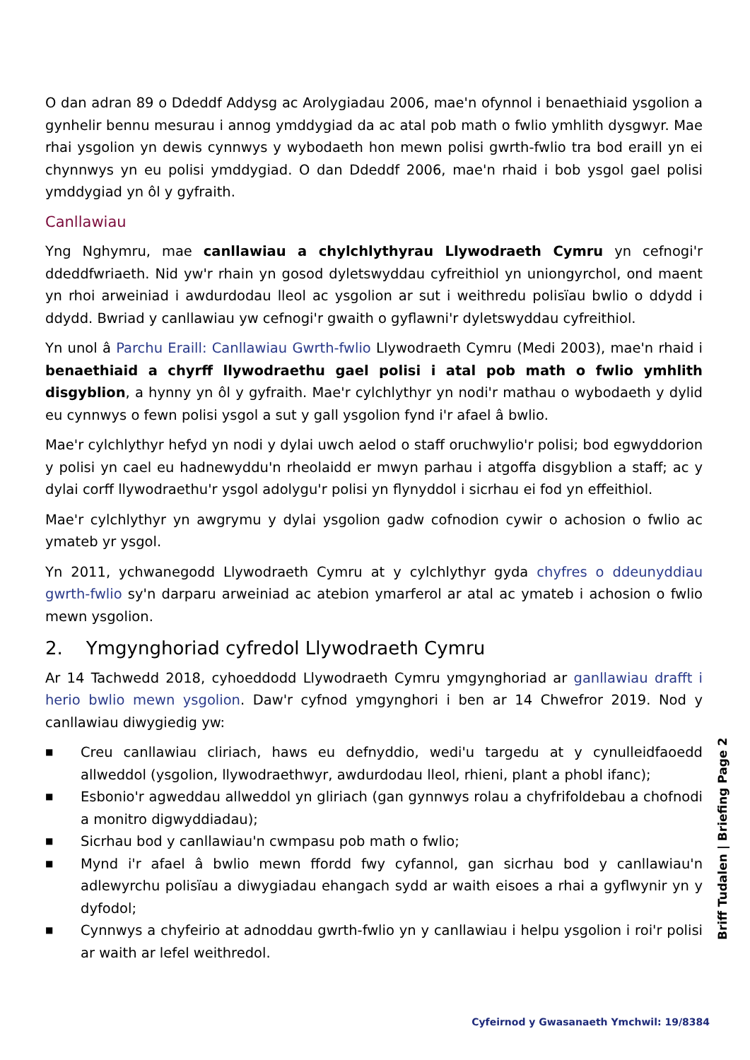O dan adran 89 o Ddeddf Addysg ac Arolygiadau 2006, mae'n ofynnol i benaethiaid ysgolion a gynhelir bennu mesurau i annog ymddygiad da ac atal pob math o fwlio ymhlith dysgwyr. Mae rhai ysgolion yn dewis cynnwys y wybodaeth hon mewn polisi gwrth-fwlio tra bod eraill yn ei chynnwys yn eu polisi ymddygiad. O dan Ddeddf 2006, mae'n rhaid i bob ysgol gael polisi ymddygiad yn ôl y gyfraith.
Canllawiau
Yng Nghymru, mae canllawiau a chylchlythyrau Llywodraeth Cymru yn cefnogi'r ddeddfwriaeth. Nid yw'r rhain yn gosod dyletswyddau cyfreithiol yn uniongyrchol, ond maent yn rhoi arweiniad i awdurdodau lleol ac ysgolion ar sut i weithredu polisïau bwlio o ddydd i ddydd. Bwriad y canllawiau yw cefnogi'r gwaith o gyflawni'r dyletswyddau cyfreithiol.
Yn unol â Parchu Eraill: Canllawiau Gwrth-fwlio Llywodraeth Cymru (Medi 2003), mae'n rhaid i benaethiaid a chyrff llywodraethu gael polisi i atal pob math o fwlio ymhlith disgyblion, a hynny yn ôl y gyfraith. Mae'r cylchlythyr yn nodi'r mathau o wybodaeth y dylid eu cynnwys o fewn polisi ysgol a sut y gall ysgolion fynd i'r afael â bwlio.
Mae'r cylchlythyr hefyd yn nodi y dylai uwch aelod o staff oruchwylio'r polisi; bod egwyddorion y polisi yn cael eu hadnewyddu'n rheolaidd er mwyn parhau i atgoffa disgyblion a staff; ac y dylai corff llywodraethu'r ysgol adolygu'r polisi yn flynyddol i sicrhau ei fod yn effeithiol.
Mae'r cylchlythyr yn awgrymu y dylai ysgolion gadw cofnodion cywir o achosion o fwlio ac ymateb yr ysgol.
Yn 2011, ychwanegodd Llywodraeth Cymru at y cylchlythyr gyda chyfres o ddeunyddiau gwrth-fwlio sy'n darparu arweiniad ac atebion ymarferol ar atal ac ymateb i achosion o fwlio mewn ysgolion.
2. Ymgynghoriad cyfredol Llywodraeth Cymru
Ar 14 Tachwedd 2018, cyhoeddodd Llywodraeth Cymru ymgynghoriad ar ganllawiau drafft i herio bwlio mewn ysgolion. Daw'r cyfnod ymgynghori i ben ar 14 Chwefror 2019. Nod y canllawiau diwygiedig yw:
■ Creu canllawiau cliriach, haws eu defnyddio, wedi'u targedu at y cynulleidfaoedd allweddol (ysgolion, llywodraethwyr, awdurdodau lleol, rhieni, plant a phobl ifanc);
■ Esbonio'r agweddau allweddol yn gliriach (gan gynnwys rolau a chyfrifoldebau a chofnodi a monitro digwyddiadau);
■ Sicrhau bod y canllawiau'n cwmpasu pob math o fwlio;
■ Mynd i'r afael â bwlio mewn ffordd fwy cyfannol, gan sicrhau bod y canllawiau'n adlewyrchu polisïau a diwygiadau ehangach sydd ar waith eisoes a rhai a gyflwynir yn y dyfodol;
■ Cynnwys a chyfeirio at adnoddau gwrth-fwlio yn y canllawiau i helpu ysgolion i roi'r polisi ar waith ar lefel weithredol.
Briff Tudalen | Briefing Page 2
Cyfeirnod y Gwasanaeth Ymchwil: 19/8384